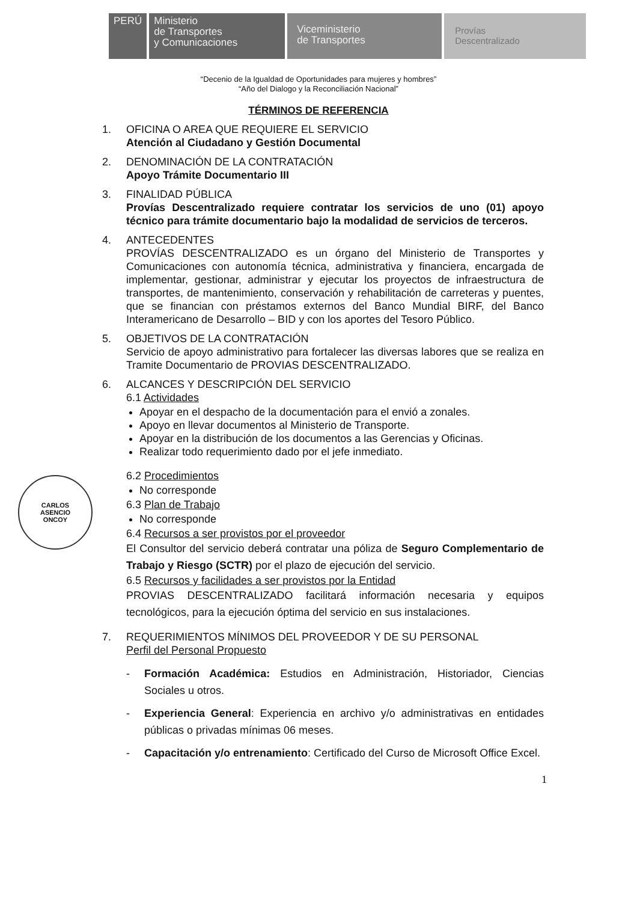PERÚ Ministerio
de Transportes
y Comunicaciones
Viceministerio
de Transportes
Provías
Descentralizado
“Decenio de la Igualdad de Oportunidades para mujeres y hombres”
“Año del Dialogo y la Reconciliación Nacional”
TÉRMINOS DE REFERENCIA
1. OFICINA O AREA QUE REQUIERE EL SERVICIO
Atención al Ciudadano y Gestión Documental
2. DENOMINACIÓN DE LA CONTRATACIÓN
Apoyo Trámite Documentario III
3. FINALIDAD PÚBLICA
Provías Descentralizado requiere contratar los servicios de uno (01) apoyo técnico para trámite documentario bajo la modalidad de servicios de terceros.
4. ANTECEDENTES
PROVÍAS DESCENTRALIZADO es un órgano del Ministerio de Transportes y Comunicaciones con autonomía técnica, administrativa y financiera, encargada de implementar, gestionar, administrar y ejecutar los proyectos de infraestructura de transportes, de mantenimiento, conservación y rehabilitación de carreteras y puentes, que se financian con préstamos externos del Banco Mundial BIRF, del Banco Interamericano de Desarrollo – BID y con los aportes del Tesoro Público.
5. OBJETIVOS DE LA CONTRATACIÓN
Servicio de apoyo administrativo para fortalecer las diversas labores que se realiza en Tramite Documentario de PROVIAS DESCENTRALIZADO.
6. ALCANCES Y DESCRIPCIÓN DEL SERVICIO
6.1 Actividades
Apoyar en el despacho de la documentación para el envió a zonales.
Apoyo en llevar documentos al Ministerio de Transporte.
Apoyar en la distribución de los documentos a las Gerencias y Oficinas.
Realizar todo requerimiento dado por el jefe inmediato.
6.2 Procedimientos
No corresponde
6.3 Plan de Trabajo
No corresponde
6.4 Recursos a ser provistos por el proveedor
El Consultor del servicio deberá contratar una póliza de Seguro Complementario de Trabajo y Riesgo (SCTR) por el plazo de ejecución del servicio.
6.5 Recursos y facilidades a ser provistos por la Entidad
PROVIAS DESCENTRALIZADO facilitará información necesaria y equipos tecnológicos, para la ejecución óptima del servicio en sus instalaciones.
7. REQUERIMIENTOS MÍNIMOS DEL PROVEEDOR Y DE SU PERSONAL
Perfil del Personal Propuesto
- Formación Académica: Estudios en Administración, Historiador, Ciencias Sociales u otros.
- Experiencia General: Experiencia en archivo y/o administrativas en entidades públicas o privadas mínimas 06 meses.
- Capacitación y/o entrenamiento: Certificado del Curso de Microsoft Office Excel.
CARLOS
ASENCIO
ONCOY
1